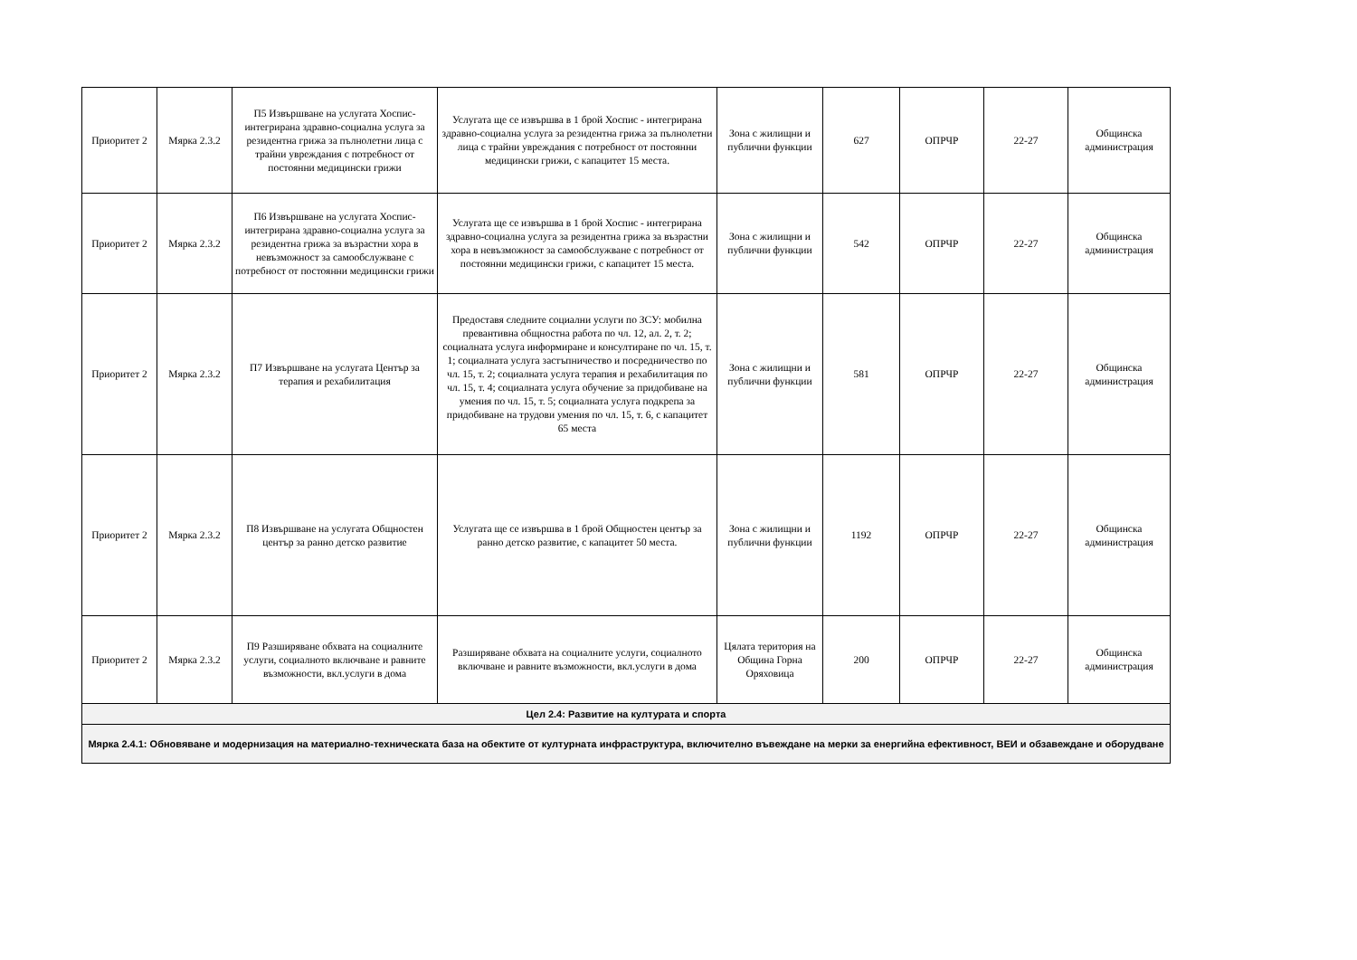| Приоритет 2 | Мярка 2.3.2 | П5 Извършване на услугата Хоспис- интегрирана здравно-социална услуга за резидентна грижа за пълнолетни лица с трайни увреждания с потребност от постоянни медицински грижи | Услугата ще се извършва в 1 брой Хоспис - интегрирана здравно-социална услуга за резидентна грижа за пълнолетни лица с трайни увреждания с потребност от постоянни медицински грижи, с капацитет 15 места. | Зона с жилищни и публични функции | 627 | ОПРЧР | 22-27 | Общинска администрация |
| Приоритет 2 | Мярка 2.3.2 | П6 Извършване на услугата Хоспис- интегрирана здравно-социална услуга за резидентна грижа за възрастни хора в невъзможност за самообслужване с потребност от постоянни медицински грижи | Услугата ще се извършва в 1 брой Хоспис - интегрирана здравно-социална услуга за резидентна грижа за възрастни хора в невъзможност за самообслужване с потребност от постоянни медицински грижи, с капацитет 15 места. | Зона с жилищни и публични функции | 542 | ОПРЧР | 22-27 | Общинска администрация |
| Приоритет 2 | Мярка 2.3.2 | П7 Извършване на услугата Център за терапия и рехабилитация | Предоставя следните социални услуги по ЗСУ: мобилна превантивна общностна работа по чл. 12, ал. 2, т. 2; социалната услуга информиране и консултиране по чл. 15, т. 1; социалната услуга застъпничество и посредничество по чл. 15, т. 2; социалната услуга терапия и рехабилитация по чл. 15, т. 4; социалната услуга обучение за придобиване на умения по чл. 15, т. 5; социалната услуга подкрепа за придобиване на трудови умения по чл. 15, т. 6, с капацитет 65 места | Зона с жилищни и публични функции | 581 | ОПРЧР | 22-27 | Общинска администрация |
| Приоритет 2 | Мярка 2.3.2 | П8 Извършване на услугата Общностен център за ранно детско развитие | Услугата ще се извършва в 1 брой Общностен център за ранно детско развитие, с капацитет 50 места. | Зона с жилищни и публични функции | 1192 | ОПРЧР | 22-27 | Общинска администрация |
| Приоритет 2 | Мярка 2.3.2 | П9 Разширяване обхвата на социалните услуги, социалното включване и равните възможности, вкл.услуги в дома | Разширяване обхвата на социалните услуги, социалното включване и равните възможности, вкл.услуги в дома | Цялата територия на Община Горна Оряховица | 200 | ОПРЧР | 22-27 | Общинска администрация |
| Цел 2.4: Развитие на културата и спорта | | | | | | | | |
| Мярка 2.4.1: Обновяване и модернизация на материално-техническата база на обектите от културната инфраструктура, включително въвеждане на мерки за енергийна ефективност, ВЕИ и обзавеждане и оборудване | | | | | | | | |